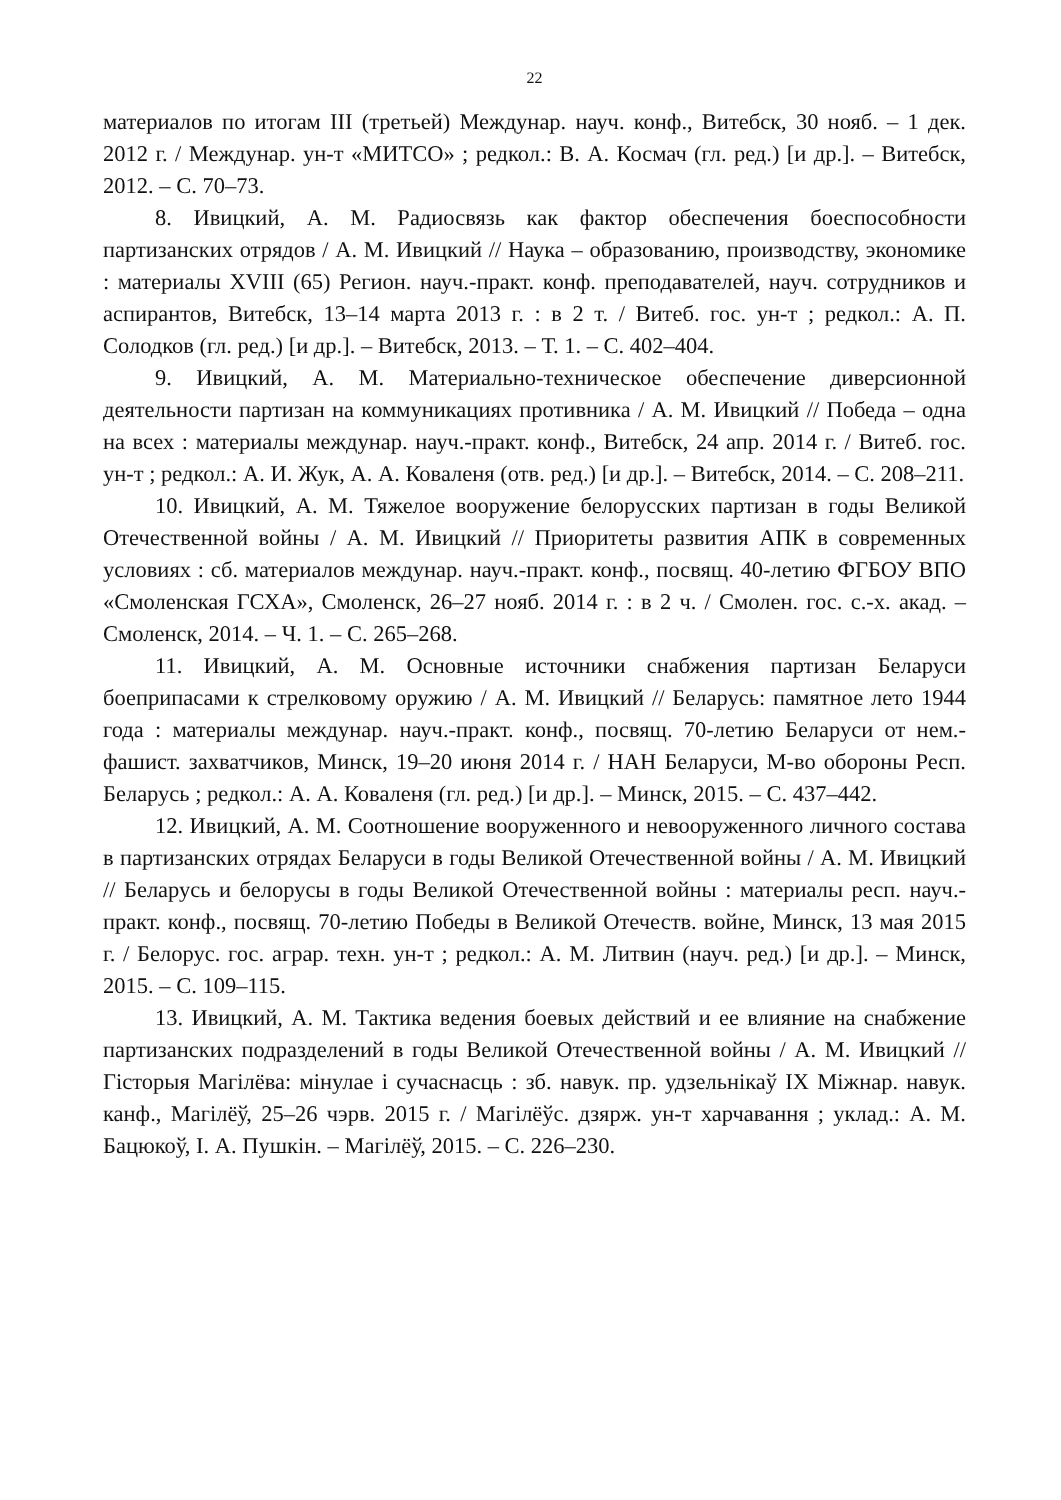22
материалов по итогам III (третьей) Междунар. науч. конф., Витебск, 30 нояб. – 1 дек. 2012 г. / Междунар. ун-т «МИТСО» ; редкол.: В. А. Космач (гл. ред.) [и др.]. – Витебск, 2012. – С. 70–73.
8. Ивицкий, А. М. Радиосвязь как фактор обеспечения боеспособности партизанских отрядов / А. М. Ивицкий // Наука – образованию, производству, экономике : материалы XVIII (65) Регион. науч.-практ. конф. преподавателей, науч. сотрудников и аспирантов, Витебск, 13–14 марта 2013 г. : в 2 т. / Витеб. гос. ун-т ; редкол.: А. П. Солодков (гл. ред.) [и др.]. – Витебск, 2013. – Т. 1. – С. 402–404.
9. Ивицкий, А. М. Материально-техническое обеспечение диверсионной деятельности партизан на коммуникациях противника / А. М. Ивицкий // Победа – одна на всех : материалы междунар. науч.-практ. конф., Витебск, 24 апр. 2014 г. / Витеб. гос. ун-т ; редкол.: А. И. Жук, А. А. Коваленя (отв. ред.) [и др.]. – Витебск, 2014. – С. 208–211.
10. Ивицкий, А. М. Тяжелое вооружение белорусских партизан в годы Великой Отечественной войны / А. М. Ивицкий // Приоритеты развития АПК в современных условиях : сб. материалов междунар. науч.-практ. конф., посвящ. 40-летию ФГБОУ ВПО «Смоленская ГСХА», Смоленск, 26–27 нояб. 2014 г. : в 2 ч. / Смолен. гос. с.-х. акад. – Смоленск, 2014. – Ч. 1. – С. 265–268.
11. Ивицкий, А. М. Основные источники снабжения партизан Беларуси боеприпасами к стрелковому оружию / А. М. Ивицкий // Беларусь: памятное лето 1944 года : материалы междунар. науч.-практ. конф., посвящ. 70-летию Беларуси от нем.-фашист. захватчиков, Минск, 19–20 июня 2014 г. / НАН Беларуси, М-во обороны Респ. Беларусь ; редкол.: А. А. Коваленя (гл. ред.) [и др.]. – Минск, 2015. – С. 437–442.
12. Ивицкий, А. М. Соотношение вооруженного и невооруженного личного состава в партизанских отрядах Беларуси в годы Великой Отечественной войны / А. М. Ивицкий // Беларусь и белорусы в годы Великой Отечественной войны : материалы респ. науч.-практ. конф., посвящ. 70-летию Победы в Великой Отечеств. войне, Минск, 13 мая 2015 г. / Белорус. гос. аграр. техн. ун-т ; редкол.: А. М. Литвин (науч. ред.) [и др.]. – Минск, 2015. – С. 109–115.
13. Ивицкий, А. М. Тактика ведения боевых действий и ее влияние на снабжение партизанских подразделений в годы Великой Отечественной войны / А. М. Ивицкий // Гісторыя Магілёва: мінулае і сучаснасць : зб. навук. пр. удзельнікаў IX Міжнар. навук. канф., Магілёў, 25–26 чэрв. 2015 г. / Магілёўс. дзярж. ун-т харчавання ; уклад.: А. М. Бацюкоў, І. А. Пушкін. – Магілёў, 2015. – С. 226–230.